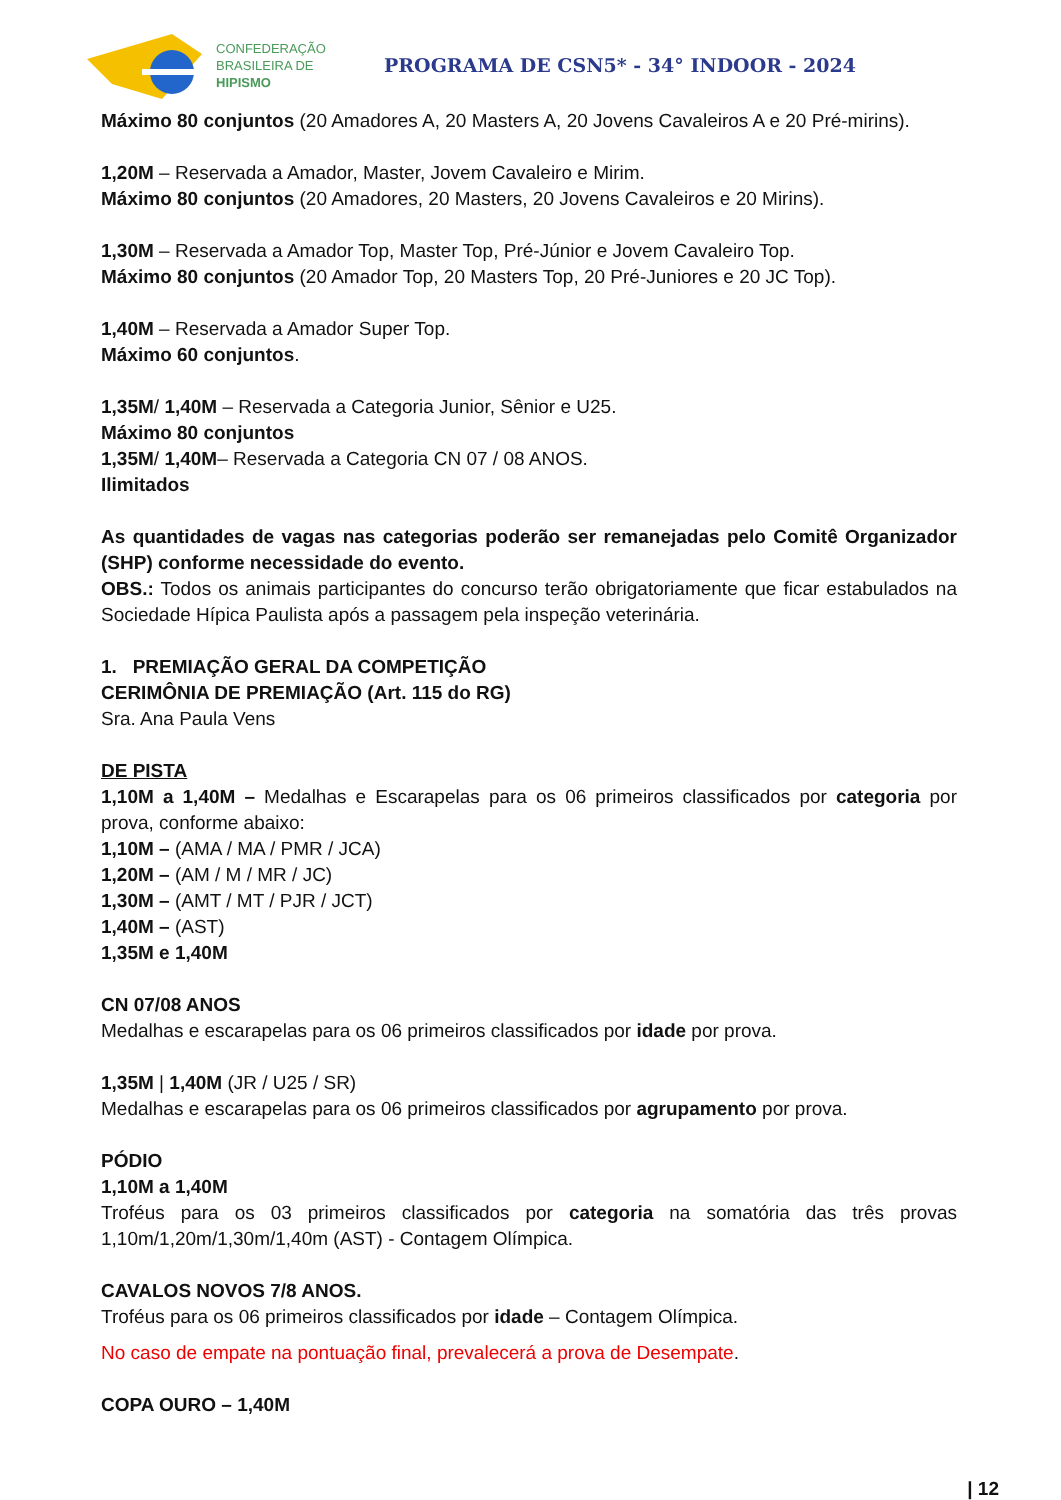CONFEDERAÇÃO
BRASILEIRA DE
HIPISMO
PROGRAMA DE CSN5* - 34° INDOOR - 2024
Máximo 80 conjuntos (20 Amadores A, 20 Masters A, 20 Jovens Cavaleiros A e 20 Pré-mirins).
1,20M – Reservada a Amador, Master, Jovem Cavaleiro e Mirim.
Máximo 80 conjuntos (20 Amadores, 20 Masters, 20 Jovens Cavaleiros e 20 Mirins).
1,30M – Reservada a Amador Top, Master Top, Pré-Júnior e Jovem Cavaleiro Top.
Máximo 80 conjuntos (20 Amador Top, 20 Masters Top, 20 Pré-Juniores e 20 JC Top).
1,40M – Reservada a Amador Super Top.
Máximo 60 conjuntos.
1,35M/ 1,40M – Reservada a Categoria Junior, Sênior e U25.
Máximo 80 conjuntos
1,35M/ 1,40M– Reservada a Categoria CN 07 / 08 ANOS.
Ilimitados
As quantidades de vagas nas categorias poderão ser remanejadas pelo Comitê Organizador (SHP) conforme necessidade do evento.
OBS.: Todos os animais participantes do concurso terão obrigatoriamente que ficar estabulados na Sociedade Hípica Paulista após a passagem pela inspeção veterinária.
1. PREMIAÇÃO GERAL DA COMPETIÇÃO
CERIMÔNIA DE PREMIAÇÃO (Art. 115 do RG)
Sra. Ana Paula Vens
DE PISTA
1,10M a 1,40M – Medalhas e Escarapelas para os 06 primeiros classificados por categoria por prova, conforme abaixo:
1,10M – (AMA / MA / PMR / JCA)
1,20M – (AM / M / MR / JC)
1,30M – (AMT / MT / PJR / JCT)
1,40M – (AST)
1,35M e 1,40M
CN 07/08 ANOS
Medalhas e escarapelas para os 06 primeiros classificados por idade por prova.
1,35M | 1,40M (JR / U25 / SR)
Medalhas e escarapelas para os 06 primeiros classificados por agrupamento por prova.
PÓDIO
1,10M a 1,40M
Troféus para os 03 primeiros classificados por categoria na somatória das três provas 1,10m/1,20m/1,30m/1,40m (AST) - Contagem Olímpica.
CAVALOS NOVOS 7/8 ANOS.
Troféus para os 06 primeiros classificados por idade – Contagem Olímpica.
No caso de empate na pontuação final, prevalecerá a prova de Desempate.
COPA OURO – 1,40M
| 12